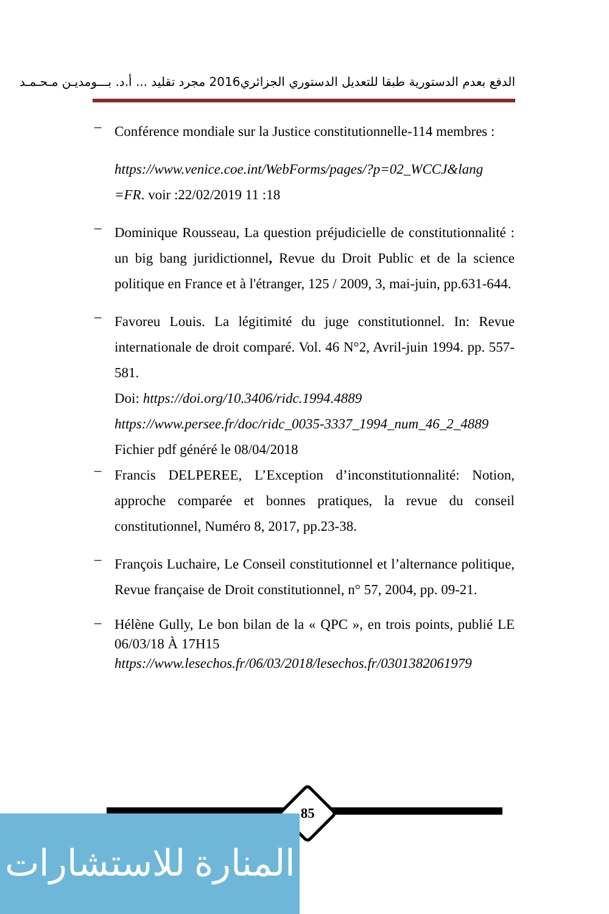الدفع بعدم الدستورية طبقا للتعديل الدستوري الجزائري2016 مجرد تقليد ... أ.د. بـــومديـن مـحـمـد
–
Conférence mondiale sur la Justice constitutionnelle-114 membres :
https://www.venice.coe.int/WebForms/pages/?p=02_WCCJ&lang =FR. voir :22/02/2019 11 :18
–
Dominique Rousseau, La question préjudicielle de constitutionnalité : un big bang juridictionnel, Revue du Droit Public et de la science politique en France et à l'étranger, 125 / 2009, 3, mai-juin, pp.631-644.
–
Favoreu Louis. La légitimité du juge constitutionnel. In: Revue internationale de droit comparé. Vol. 46 N°2, Avril-juin 1994. pp. 557-581.
Doi: https://doi.org/10.3406/ridc.1994.4889
https://www.persee.fr/doc/ridc_0035-3337_1994_num_46_2_4889
Fichier pdf généré le 08/04/2018
–
Francis DELPEREE, L’Exception d’inconstitutionnalité: Notion, approche comparée et bonnes pratiques, la revue du conseil constitutionnel, Numéro 8, 2017, pp.23-38.
–
François Luchaire, Le Conseil constitutionnel et l’alternance politique, Revue française de Droit constitutionnel, n° 57, 2004, pp. 09-21.
–
Hélène Gully, Le bon bilan de la « QPC », en trois points, publié LE 06/03/18 À 17H15
https://www.lesechos.fr/06/03/2018/lesechos.fr/0301382061979
85
المنارة للاستشارات